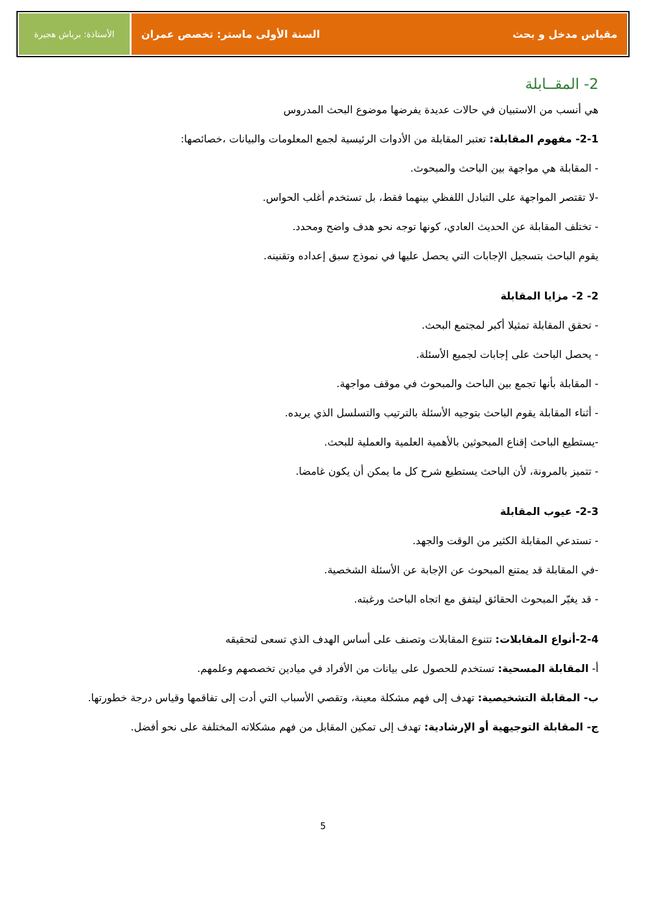مقياس مدخل و بحث السنة الأولى ماستر: تخصص عمران
الأستاذة: برباش هجيرة
2- المقــابلة
هي أنسب من الاستبيان في حالات عديدة يفرضها موضوع البحث المدروس
2-1- مفهوم المقابلة: تعتبر المقابلة من الأدوات الرئيسية لجمع المعلومات والبيانات ،خصائصها:
- المقابلة هي مواجهة بين الباحث والمبحوث.
-لا تقتصر المواجهة على التبادل اللفظي بينهما فقط، بل تستخدم أغلب الحواس.
- تختلف المقابلة عن الحديث العادي، كونها توجه نحو هدف واضح ومحدد.
يقوم الباحث بتسجيل الإجابات التي يحصل عليها في نموذج سبق إعداده وتقنينه.
2- 2- مزايا المقابلة
- تحقق المقابلة تمثيلا أكبر لمجتمع البحث.
- يحصل الباحث على إجابات لجميع الأسئلة.
- المقابلة بأنها تجمع بين الباحث والمبحوث في موقف مواجهة.
- أثناء المقابلة يقوم الباحث بتوجيه الأسئلة بالترتيب والتسلسل الذي يريده.
-يستطيع الباحث إقناع المبحوثين بالأهمية العلمية والعملية للبحث.
- تتميز بالمرونة، لأن الباحث يستطيع شرح كل ما يمكن أن يكون غامضا.
2-3- عيوب المقابلة
- تستدعي المقابلة الكثير من الوقت والجهد.
-في المقابلة قد يمتنع المبحوث عن الإجابة عن الأسئلة الشخصية.
- قد يغيّر المبحوث الحقائق ليتفق مع اتجاه الباحث ورغبته.
2-4-أنواع المقابلات: تتنوع المقابلات وتصنف على أساس الهدف الذي تسعى لتحقيقه
أ- المقابلة المسحية: تستخدم للحصول على بيانات من الأفراد في ميادين تخصصهم وعلمهم.
ب- المقابلة التشخيصية: تهدف إلى فهم مشكلة معينة، وتقصي الأسباب التي أدت إلى تفاقمها وقياس درجة خطورتها.
ج- المقابلة التوجيهية أو الإرشادية: تهدف إلى تمكين المقابل من فهم مشكلاته المختلفة على نحو أفضل.
5